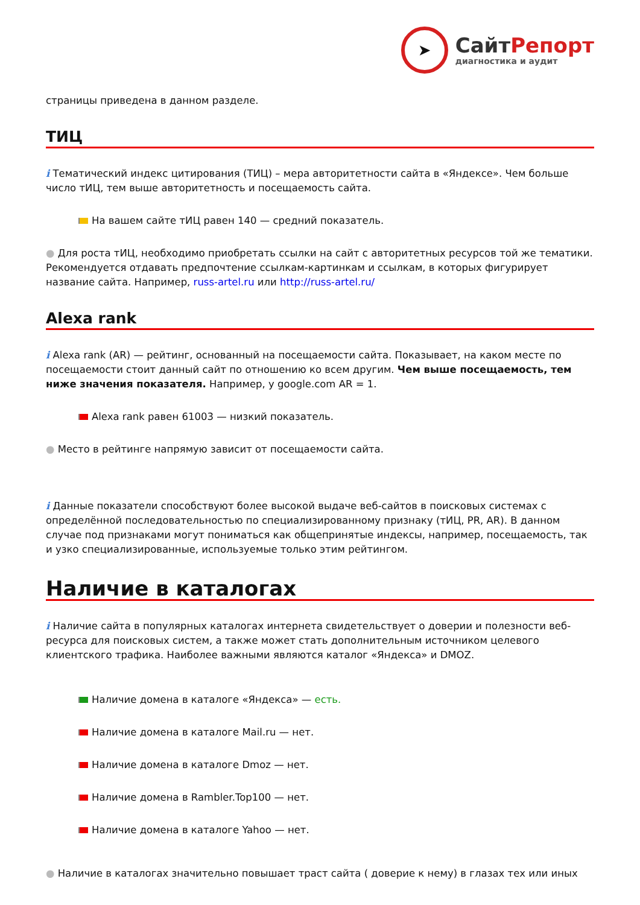➤
СайтРепорт
диагностика и аудит
страницы приведена в данном разделе.
ТИЦ
i Тематический индекс цитирования (ТИЦ) – мера авторитетности сайта в «Яндексе». Чем больше число тИЦ, тем выше авторитетность и посещаемость сайта.
На вашем сайте тИЦ равен 140 — средний показатель.
● Для роста тИЦ, необходимо приобретать ссылки на сайт с авторитетных ресурсов той же тематики. Рекомендуется отдавать предпочтение ссылкам-картинкам и ссылкам, в которых фигурирует название сайта. Например, russ-artel.ru или http://russ-artel.ru/
Alexa rank
i Alexa rank (AR) — рейтинг, основанный на посещаемости сайта. Показывает, на каком месте по посещаемости стоит данный сайт по отношению ко всем другим. Чем выше посещаемость, тем ниже значения показателя. Например, у google.com AR = 1.
Alexa rank равен 61003 — низкий показатель.
● Место в рейтинге напрямую зависит от посещаемости сайта.
i Данные показатели способствуют более высокой выдаче веб-сайтов в поисковых системах с определённой последовательностью по специализированному признаку (тИЦ, PR, AR). В данном случае под признаками могут пониматься как общепринятые индексы, например, посещаемость, так и узко специализированные, используемые только этим рейтингом.
Наличие в каталогах
i Наличие сайта в популярных каталогах интернета свидетельствует о доверии и полезности веб-ресурса для поисковых систем, а также может стать дополнительным источником целевого клиентского трафика. Наиболее важными являются каталог «Яндекса» и DMOZ.
Наличие домена в каталоге «Яндекса» — есть.
Наличие домена в каталоге Mail.ru — нет.
Наличие домена в каталоге Dmoz — нет.
Наличие домена в Rambler.Top100 — нет.
Наличие домена в каталоге Yahoo — нет.
● Наличие в каталогах значительно повышает траст сайта ( доверие к нему) в глазах тех или иных